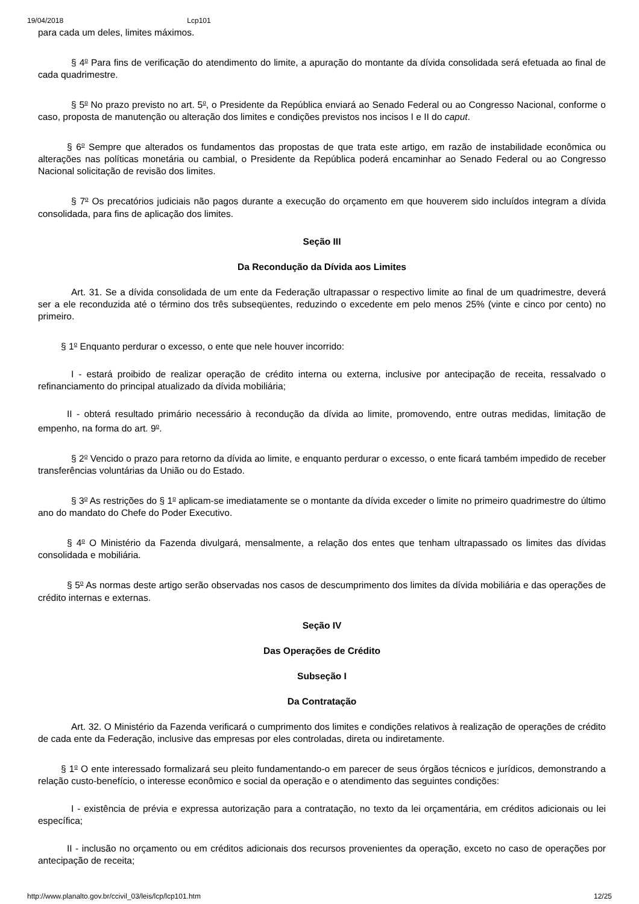19/04/2018 Lcp101
para cada um deles, limites máximos.
§ 4<sup>o</sup> Para fins de verificação do atendimento do limite, a apuração do montante da dívida consolidada será efetuada ao final de cada quadrimestre.
§ 5<sup>o</sup> No prazo previsto no art. 5<sup>o</sup>, o Presidente da República enviará ao Senado Federal ou ao Congresso Nacional, conforme o caso, proposta de manutenção ou alteração dos limites e condições previstos nos incisos I e II do caput.
§ 6<sup>o</sup> Sempre que alterados os fundamentos das propostas de que trata este artigo, em razão de instabilidade econômica ou alterações nas políticas monetária ou cambial, o Presidente da República poderá encaminhar ao Senado Federal ou ao Congresso Nacional solicitação de revisão dos limites.
§ 7<sup>o</sup> Os precatórios judiciais não pagos durante a execução do orçamento em que houverem sido incluídos integram a dívida consolidada, para fins de aplicação dos limites.
Seção III
Da Recondução da Dívida aos Limites
Art. 31. Se a dívida consolidada de um ente da Federação ultrapassar o respectivo limite ao final de um quadrimestre, deverá ser a ele reconduzida até o término dos três subseqüentes, reduzindo o excedente em pelo menos 25% (vinte e cinco por cento) no primeiro.
§ 1<sup>o</sup> Enquanto perdurar o excesso, o ente que nele houver incorrido:
I - estará proibido de realizar operação de crédito interna ou externa, inclusive por antecipação de receita, ressalvado o refinanciamento do principal atualizado da dívida mobiliária;
II - obterá resultado primário necessário à recondução da dívida ao limite, promovendo, entre outras medidas, limitação de empenho, na forma do art. 9<sup>o</sup>.
§ 2<sup>o</sup> Vencido o prazo para retorno da dívida ao limite, e enquanto perdurar o excesso, o ente ficará também impedido de receber transferências voluntárias da União ou do Estado.
§ 3<sup>o</sup> As restrições do § 1<sup>o</sup> aplicam-se imediatamente se o montante da dívida exceder o limite no primeiro quadrimestre do último ano do mandato do Chefe do Poder Executivo.
§ 4<sup>o</sup> O Ministério da Fazenda divulgará, mensalmente, a relação dos entes que tenham ultrapassado os limites das dívidas consolidada e mobiliária.
§ 5<sup>o</sup> As normas deste artigo serão observadas nos casos de descumprimento dos limites da dívida mobiliária e das operações de crédito internas e externas.
Seção IV
Das Operações de Crédito
Subseção I
Da Contratação
Art. 32. O Ministério da Fazenda verificará o cumprimento dos limites e condições relativos à realização de operações de crédito de cada ente da Federação, inclusive das empresas por eles controladas, direta ou indiretamente.
§ 1<sup>o</sup> O ente interessado formalizará seu pleito fundamentando-o em parecer de seus órgãos técnicos e jurídicos, demonstrando a relação custo-benefício, o interesse econômico e social da operação e o atendimento das seguintes condições:
I - existência de prévia e expressa autorização para a contratação, no texto da lei orçamentária, em créditos adicionais ou lei específica;
II - inclusão no orçamento ou em créditos adicionais dos recursos provenientes da operação, exceto no caso de operações por antecipação de receita;
http://www.planalto.gov.br/ccivil_03/leis/lcp/lcp101.htm 12/25